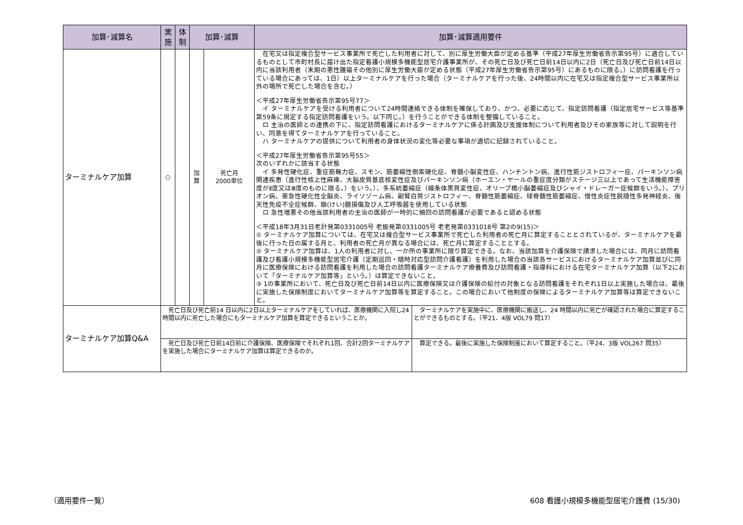| 加算･減算名 | 実 施 | 体 制 | 加算･減算 | | 加算･減算適用要件 |
| --- | --- | --- | --- | --- | --- |
| ターミナルケア加算 | ○ | | 加 算 | 死亡月 2000単位 | 在宅又は指定複合型サービス事業所で死亡した利用者に対して、別に厚生労働大臣が定める基準（平成27年厚生労働省告示第95号）に適合しているものとして市町村長に届け出た指定看護小規模多機能型居宅介護事業所が、その死亡日及び死亡日前14日以内に2日（死亡日及び死亡日前14日以内に当該利用者（末期の悪性腫瘍その他別に厚生労働大臣が定める状態（平成27年厚生労働省告示第95号）にあるものに限る。）に訪問看護を行っている場合にあっては、1日）以上ターミナルケアを行った場合（ターミナルケアを行った後、24時間以内に在宅又は指定複合型サービス事業所以外の場所で死亡した場合を含む。） ＜平成27年厚生労働省告示第95号77＞ イ ターミナルケアを受ける利用者について24時間連絡できる体制を確保しており、かつ、必要に応じて、指定訪問看護（指定居宅サービス等基準第59条に規定する指定訪問看護をいう。以下同じ。）を行うことができる体制を整備していること。 ロ 主治の医師との連携の下に、指定訪問看護におけるターミナルケアに係る計画及び支援体制について利用者及びその家族等に対して説明を行い、同意を得てターミナルケアを行っていること。 ハ ターミナルケアの提供について利用者の身体状況の変化等必要な事項が適切に記録されていること。 ＜平成27年厚生労働省告示第95号55＞ 次のいずれかに該当する状態 イ 多発性硬化症、重症筋無力症、スモン、筋萎縮性側索硬化症、脊髄小脳変性症、ハンチントン病、進行性筋ジストロフィー症、パーキンソン病関連疾患（進行性核上性麻痺、大脳皮質基底核変性症及びパーキンソン病（ホーエン・ヤールの重症度分類がステージ三以上であって生活機能障害度がⅡ度又はⅢ度のものに限る。）をいう。）、多系統萎縮症（線条体黒質変性症、オリーブ橋小脳萎縮症及びシャイ・ドレーガー症候群をいう。）、プリオン病、亜急性硬化性全脳炎、ライソゾーム病、副腎白質ジストロフィー、脊髄性筋萎縮症、球脊髄性筋萎縮症、慢性炎症性脱随性多発神経炎、後天性免疫不全症候群、頚(けい)髄損傷及び人工呼吸器を使用している状態 ロ 急性増悪その他当該利用者の主治の医師が一時的に頻回の訪問看護が必要であると認める状態 ＜平成18年3月31日老計発第0331005号 老振発第0331005号 老老発第0331018号 第2の9(15)＞ ① ターミナルケア加算については、在宅又は複合型サービス事業所で死亡した利用者の死亡月に算定することとされているが、ターミナルケアを最後に行った日の属する月と、利用者の死亡月が異なる場合には、死亡月に算定することとする。 ② ターミナルケア加算は、1人の利用者に対し、一か所の事業所に限り算定できる。なお、当該加算を介護保険で請求した場合には、同月に訪問看護及び看護小規模多機能型居宅介護〔定期巡回・随時対応型訪問介護看護〕を利用した場合の当該各サービスにおけるターミナルケア加算並びに同月に医療保険における訪問看護を利用した場合の訪問看護ターミナルケア療養費及び訪問看護・指導料における在宅ターミナルケア加算（以下2において「ターミナルケア加算等」という。）は算定できないこと。 ③ 1の事業所において、死亡日及び死亡日前14日以内に医療保険又は介護保険の給付の対象となる訪問看護をそれぞれ1日以上実施した場合は、最後に実施した保険制度においてターミナルケア加算等を算定すること。この場合において他制度の保険によるターミナルケア加算等は算定できないこと。 |
| ターミナルケア加算Q&A | / 死亡日及び死亡前14 日以内に2日以上ターミナルケアをしていれば、医療機関に入院し24 時間以内に死亡した場合にもターミナルケア加算を算定できるということか。 / ターミナルケアを実施中に、医療機関に搬送し、24 時間以内に死亡が確認された場合に算定することができるものとする。（平21．4版 VOL79 問17） / | | | | |
| | / 死亡日及び死亡日前14日前に介護保険、医療保険でそれぞれ1回、合計2回ターミナルケアを実施した場合にターミナルケア加算は算定できるのか。 / 算定できる。最後に実施した保険制度において算定すること。（平24．3版 VOL267 問35） / | | | | |
（適用要件一覧）
608 看護小規模多機能型居宅介護費 (15/30)